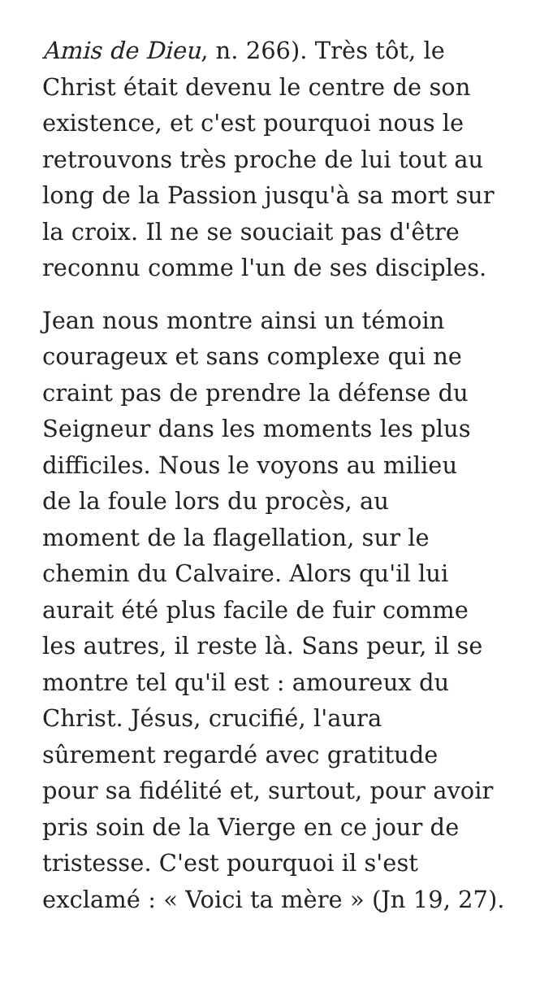Amis de Dieu, n. 266). Très tôt, le
Christ était devenu le centre de son
existence, et c'est pourquoi nous le
retrouvons très proche de lui tout au
long de la Passion jusqu'à sa mort sur
la croix. Il ne se souciait pas d'être
reconnu comme l'un de ses disciples.
Jean nous montre ainsi un témoin
courageux et sans complexe qui ne
craint pas de prendre la défense du
Seigneur dans les moments les plus
difficiles. Nous le voyons au milieu
de la foule lors du procès, au
moment de la flagellation, sur le
chemin du Calvaire. Alors qu'il lui
aurait été plus facile de fuir comme
les autres, il reste là. Sans peur, il se
montre tel qu'il est : amoureux du
Christ. Jésus, crucifié, l'aura
sûrement regardé avec gratitude
pour sa fidélité et, surtout, pour avoir
pris soin de la Vierge en ce jour de
tristesse. C'est pourquoi il s'est
exclamé : « Voici ta mère » (Jn 19, 27).